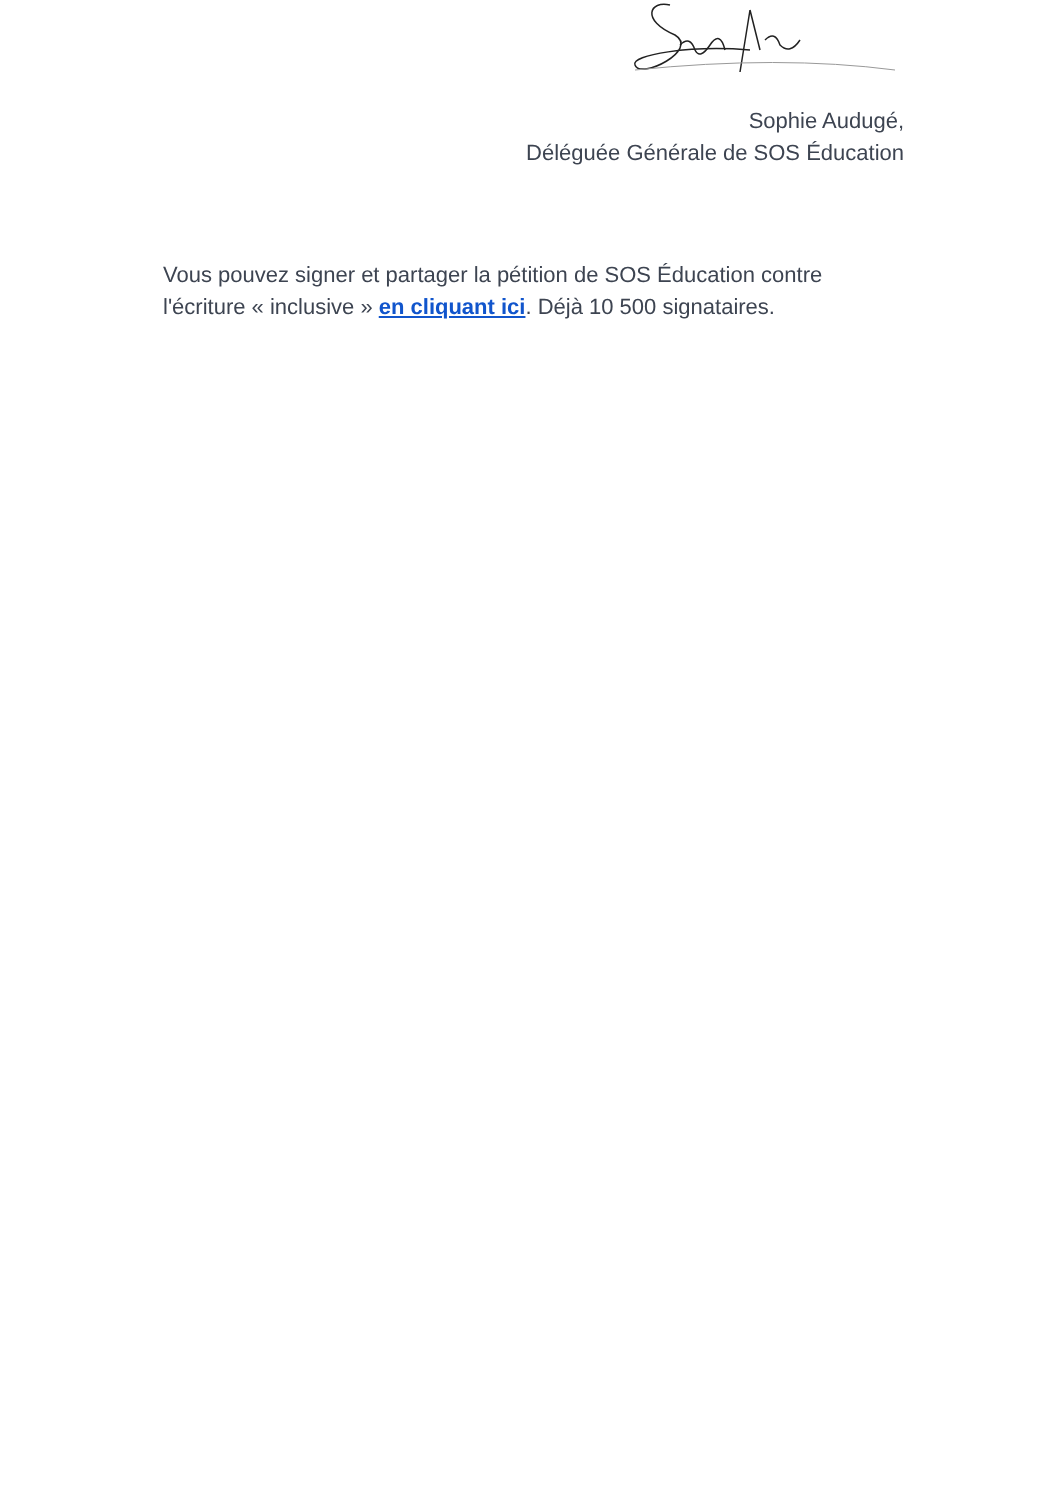Sophie Audugé,
Déléguée Générale de SOS Éducation
Vous pouvez signer et partager la pétition de SOS Éducation contre l'écriture « inclusive » en cliquant ici. Déjà 10 500 signataires.